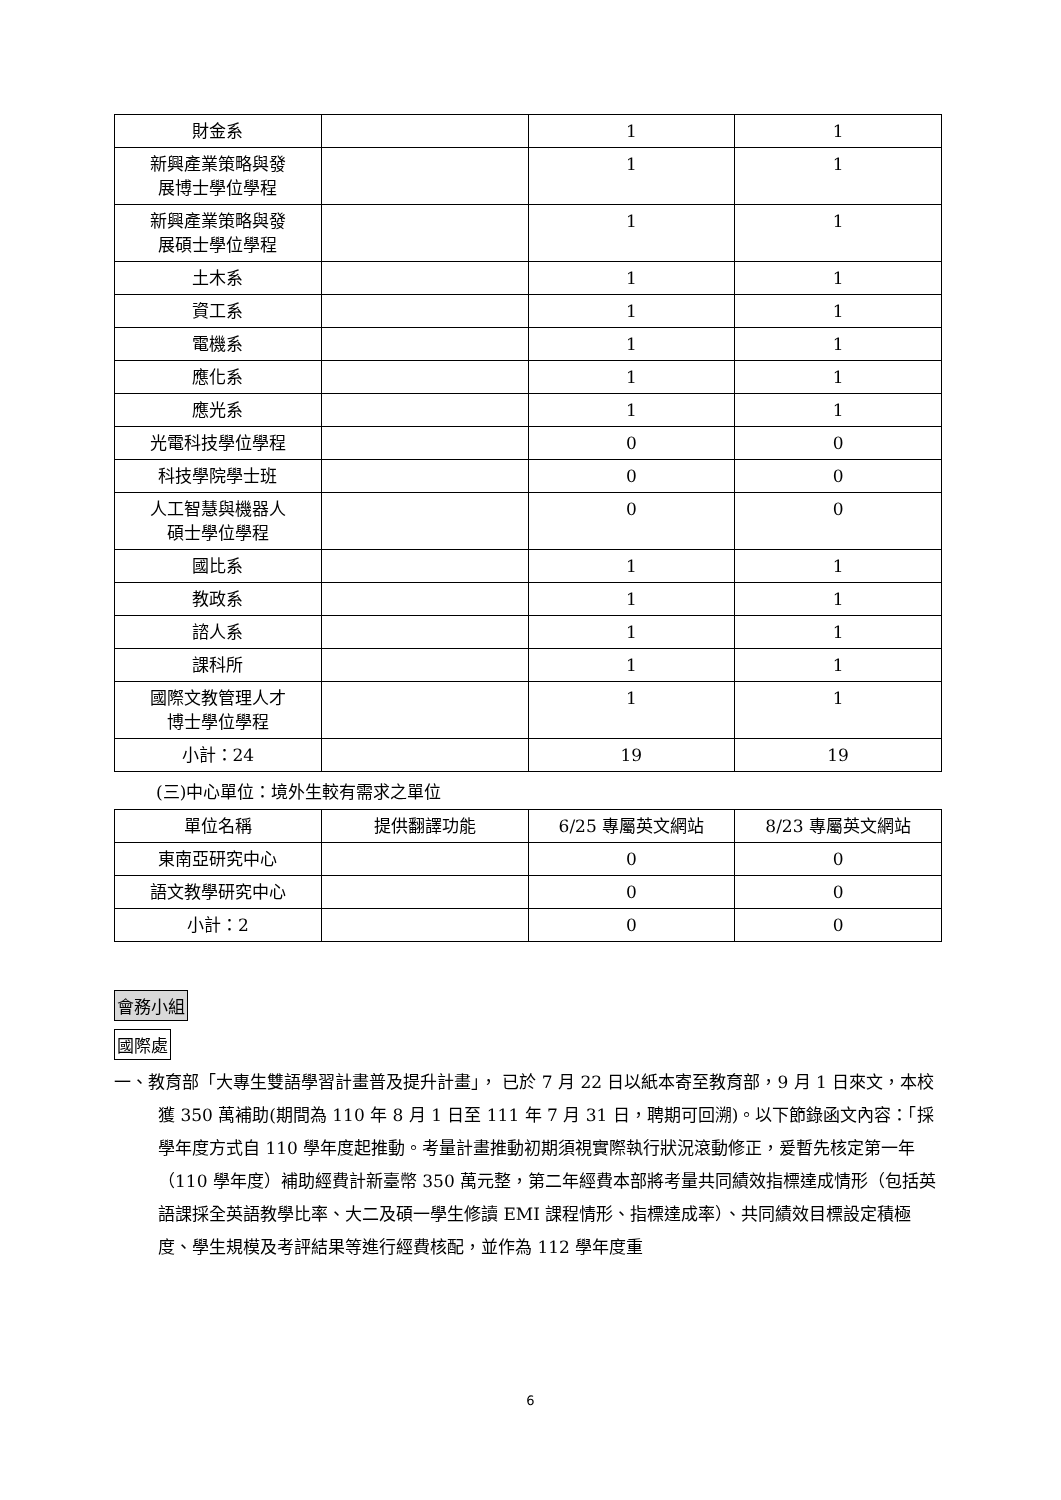| 財金系 | | 1 | 1 |
| 新興產業策略與發 展博士學位學程 | | 1 | 1 |
| 新興產業策略與發 展碩士學位學程 | | 1 | 1 |
| 土木系 | | 1 | 1 |
| 資工系 | | 1 | 1 |
| 電機系 | | 1 | 1 |
| 應化系 | | 1 | 1 |
| 應光系 | | 1 | 1 |
| 光電科技學位學程 | | 0 | 0 |
| 科技學院學士班 | | 0 | 0 |
| 人工智慧與機器人 碩士學位學程 | | 0 | 0 |
| 國比系 | | 1 | 1 |
| 教政系 | | 1 | 1 |
| 諮人系 | | 1 | 1 |
| 課科所 | | 1 | 1 |
| 國際文教管理人才 博士學位學程 | | 1 | 1 |
| 小計：24 | | 19 | 19 |
(三)中心單位：境外生較有需求之單位
| 單位名稱 | 提供翻譯功能 | 6/25 專屬英文網站 | 8/23 專屬英文網站 |
| --- | --- | --- | --- |
| 東南亞研究中心 | | 0 | 0 |
| 語文教學研究中心 | | 0 | 0 |
| 小計：2 | | 0 | 0 |
會務小組
國際處
一、教育部「大專生雙語學習計畫普及提升計畫」， 已於 7 月 22 日以紙本寄至教育部，9 月 1 日來文，本校獲 350 萬補助(期間為 110 年 8 月 1 日至 111 年 7 月 31 日，聘期可回溯)。以下節錄函文內容：「採學年度方式自 110 學年度起推動。考量計畫推動初期須視實際執行狀況滾動修正，爰暫先核定第一年（110 學年度）補助經費計新臺幣 350 萬元整，第二年經費本部將考量共同績效指標達成情形（包括英語課採全英語教學比率、大二及碩一學生修讀 EMI 課程情形、指標達成率）、共同績效目標設定積極度、學生規模及考評結果等進行經費核配，並作為 112 學年度重
6